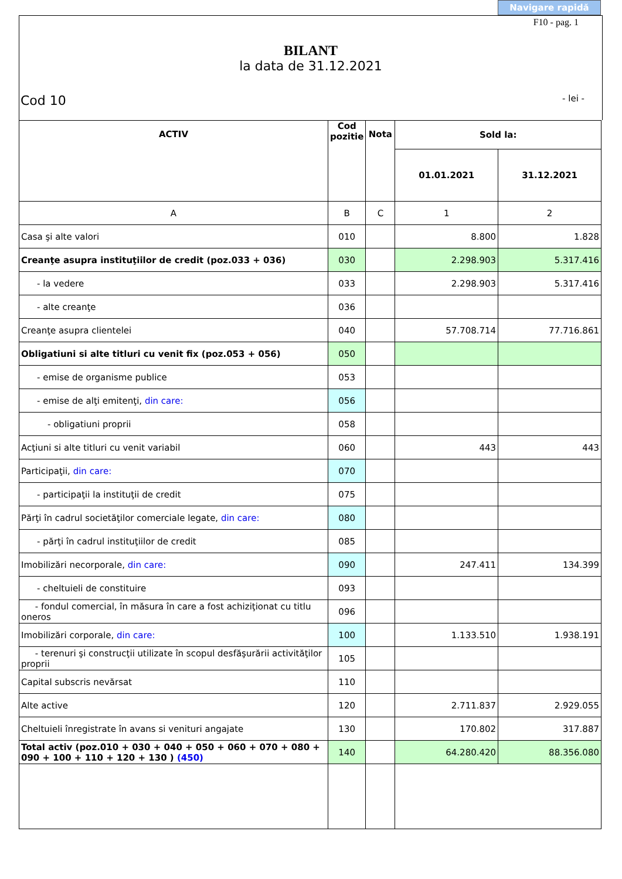Navigare rapidă
F10 - pag. 1
BILANT
la data de 31.12.2021
Cod 10 - lei -
| ACTIV | Cod pozitie | Nota | Sold la: | |
| --- | --- | --- | --- | --- |
| | | | 01.01.2021 | 31.12.2021 |
| A | B | C | 1 | 2 |
| Casa şi alte valori | 010 | | 8.800 | 1.828 |
| Creanţe asupra instituţiilor de credit (poz.033 + 036) | 030 | | 2.298.903 | 5.317.416 |
| - la vedere | 033 | | 2.298.903 | 5.317.416 |
| - alte creanţe | 036 | | | |
| Creanţe asupra clientelei | 040 | | 57.708.714 | 77.716.861 |
| Obligatiuni si alte titluri cu venit fix (poz.053 + 056) | 050 | | | |
| - emise de organisme publice | 053 | | | |
| - emise de alţi emitenţi, din care: | 056 | | | |
| - obligatiuni proprii | 058 | | | |
| Acţiuni si alte titluri cu venit variabil | 060 | | 443 | 443 |
| Participaţii, din care: | 070 | | | |
| - participaţii la instituţii de credit | 075 | | | |
| Părţi în cadrul societăţilor comerciale legate, din care: | 080 | | | |
| - părţi în cadrul instituţiilor de credit | 085 | | | |
| Imobilizări necorporale, din care: | 090 | | 247.411 | 134.399 |
| - cheltuieli de constituire | 093 | | | |
| - fondul comercial, în măsura în care a fost achiziţionat cu titlu oneros | 096 | | | |
| Imobilizări corporale, din care: | 100 | | 1.133.510 | 1.938.191 |
| - terenuri şi construcţii utilizate în scopul desfăşurării activităţilor proprii | 105 | | | |
| Capital subscris nevărsat | 110 | | | |
| Alte active | 120 | | 2.711.837 | 2.929.055 |
| Cheltuieli înregistrate în avans si venituri angajate | 130 | | 170.802 | 317.887 |
| Total activ (poz.010 + 030 + 040 + 050 + 060 + 070 + 080 + 090 + 100 + 110 + 120 + 130 ) (450) | 140 | | 64.280.420 | 88.356.080 |